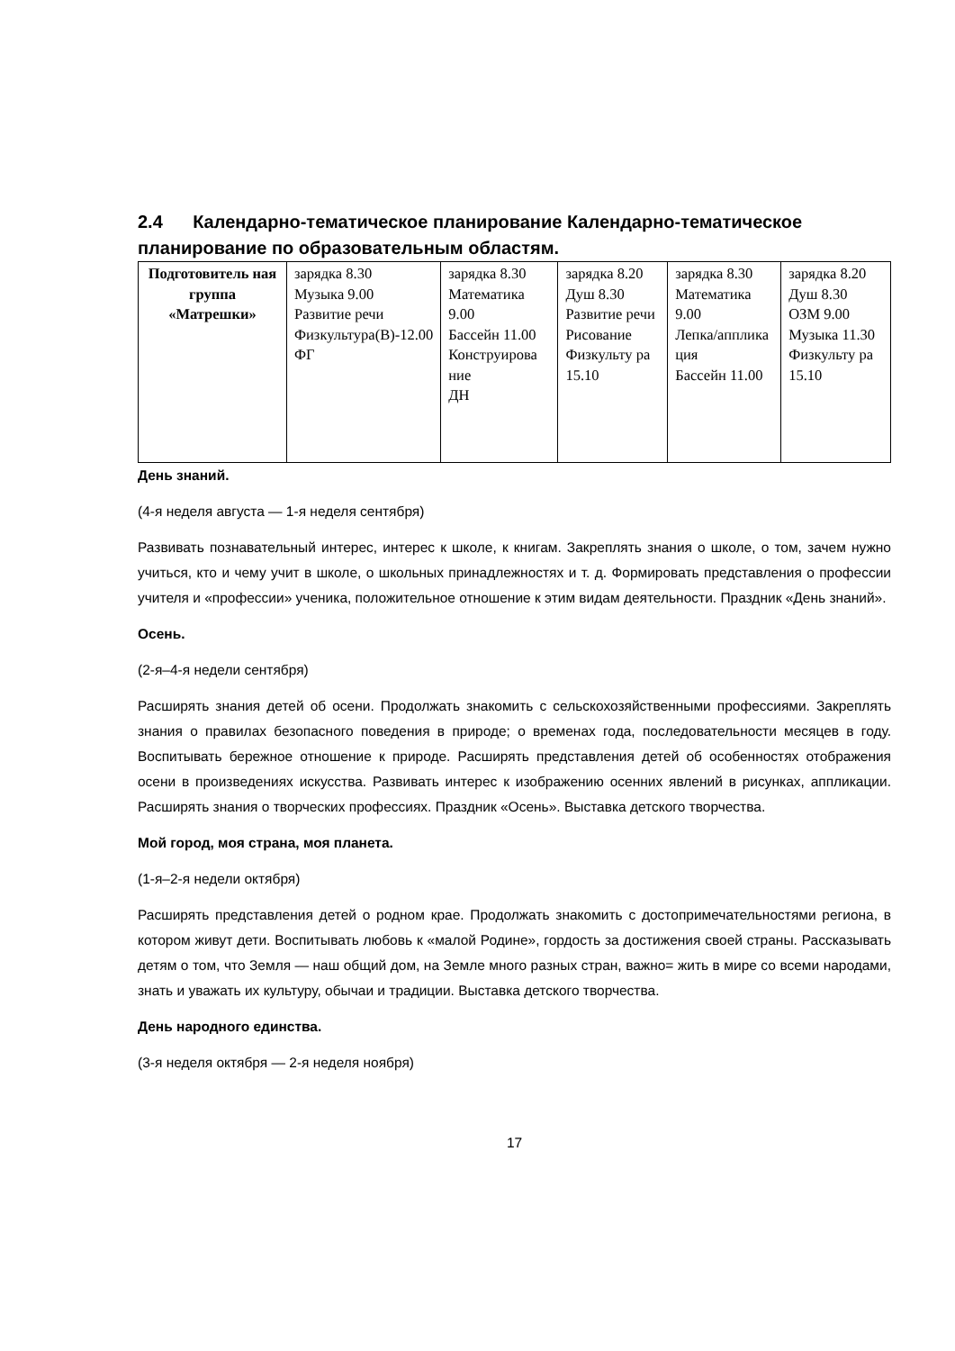2.4 Календарно-тематическое планирование Календарно-тематическое планирование по образовательным областям.
| Подготовитель ная группа «Матрешки» | зарядка 8.30 Музыка 9.00 Развитие речи Физкультура(В)-12.00 ФГ | зарядка 8.30 Математика 9.00 Бассейн 11.00 Конструирова ние ДН | зарядка 8.20 Душ 8.30 Развитие речи Рисование Физкульту ра 15.10 | зарядка 8.30 Математика 9.00 Лепка/апплика ция Бассейн 11.00 | зарядка 8.20 Душ 8.30 ОЗМ 9.00 Музыка 11.30 Физкульту ра 15.10 |
День знаний.
(4-я неделя августа — 1-я неделя сентября)
Развивать познавательный интерес, интерес к школе, к книгам. Закреплять знания о школе, о том, зачем нужно учиться, кто и чему учит в школе, о школьных принадлежностях и т. д. Формировать представления о профессии учителя и «профессии» ученика, положительное отношение к этим видам деятельности. Праздник «День знаний».
Осень.
(2-я–4-я недели сентября)
Расширять знания детей об осени. Продолжать знакомить с сельскохозяйственными профессиями. Закреплять знания о правилах безопасного поведения в природе; о временах года, последовательности месяцев в году. Воспитывать бережное отношение к природе. Расширять представления детей об особенностях отображения осени в произведениях искусства. Развивать интерес к изображению осенних явлений в рисунках, аппликации. Расширять знания о творческих профессиях. Праздник «Осень». Выставка детского творчества.
Мой город, моя страна, моя планета.
(1-я–2-я недели октября)
Расширять представления детей о родном крае. Продолжать знакомить с достопримечательностями региона, в котором живут дети. Воспитывать любовь к «малой Родине», гордость за достижения своей страны. Рассказывать детям о том, что Земля — наш общий дом, на Земле много разных стран, важно= жить в мире со всеми народами, знать и уважать их культуру, обычаи и традиции. Выставка детского творчества.
День народного единства.
(3-я неделя октября — 2-я неделя ноября)
17